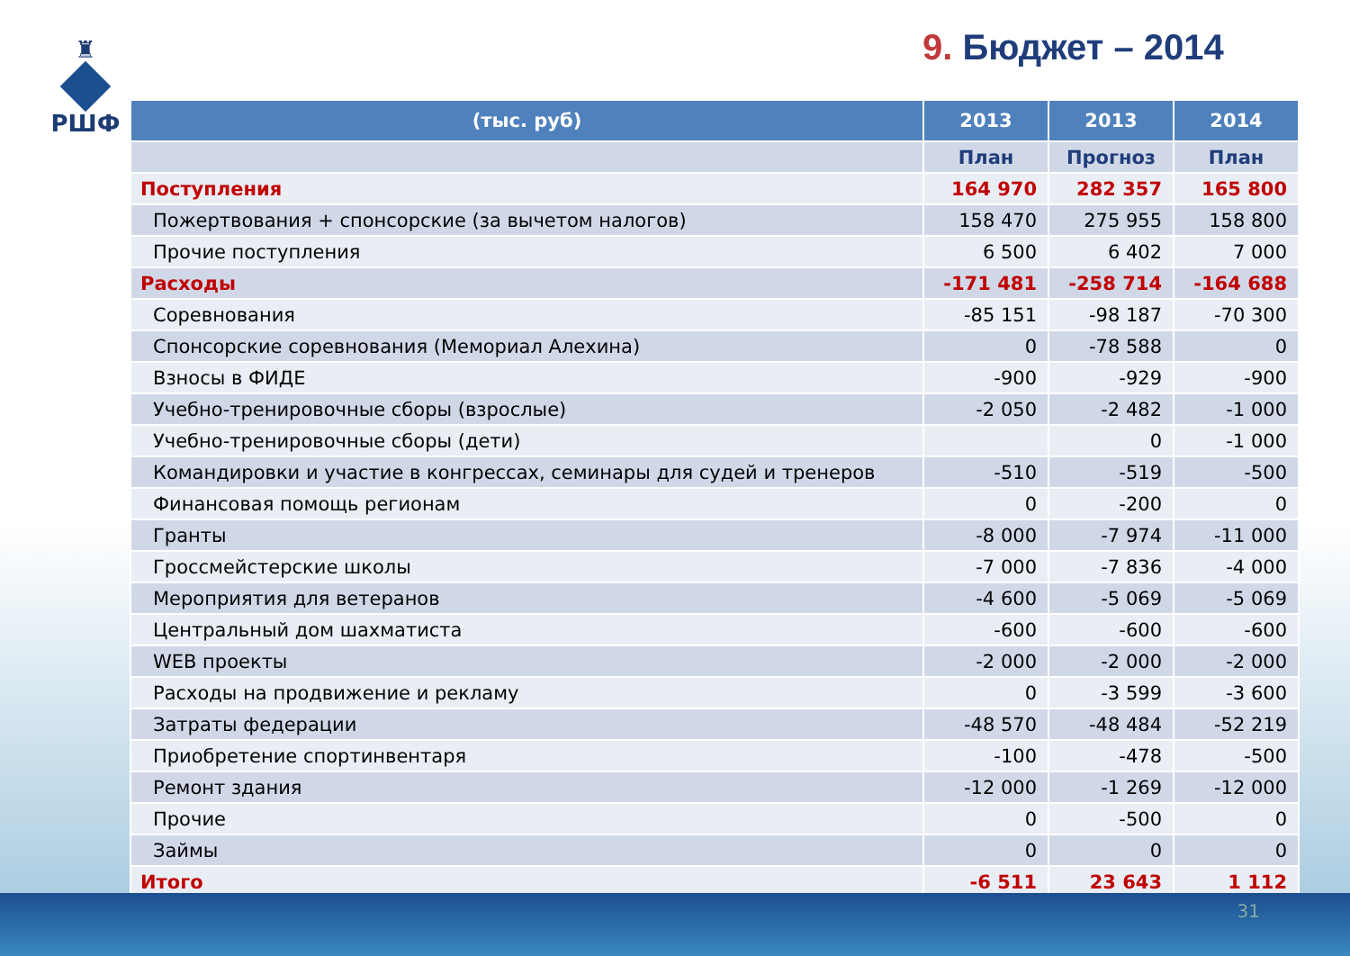♜
РШФ
9. Бюджет – 2014
| (тыс. руб) | 2013 | 2013 | 2014 |
| --- | --- | --- | --- |
| | План | Прогноз | План |
| Поступления | 164 970 | 282 357 | 165 800 |
| Пожертвования + спонсорские (за вычетом налогов) | 158 470 | 275 955 | 158 800 |
| Прочие поступления | 6 500 | 6 402 | 7 000 |
| Расходы | -171 481 | -258 714 | -164 688 |
| Соревнования | -85 151 | -98 187 | -70 300 |
| Спонсорские соревнования (Мемориал Алехина) | 0 | -78 588 | 0 |
| Взносы в ФИДЕ | -900 | -929 | -900 |
| Учебно-тренировочные сборы (взрослые) | -2 050 | -2 482 | -1 000 |
| Учебно-тренировочные сборы (дети) | | 0 | -1 000 |
| Командировки и участие в конгрессах, семинары для судей и тренеров | -510 | -519 | -500 |
| Финансовая помощь регионам | 0 | -200 | 0 |
| Гранты | -8 000 | -7 974 | -11 000 |
| Гроссмейстерские школы | -7 000 | -7 836 | -4 000 |
| Мероприятия для ветеранов | -4 600 | -5 069 | -5 069 |
| Центральный дом шахматиста | -600 | -600 | -600 |
| WEB проекты | -2 000 | -2 000 | -2 000 |
| Расходы на продвижение и рекламу | 0 | -3 599 | -3 600 |
| Затраты федерации | -48 570 | -48 484 | -52 219 |
| Приобретение спортинвентаря | -100 | -478 | -500 |
| Ремонт здания | -12 000 | -1 269 | -12 000 |
| Прочие | 0 | -500 | 0 |
| Займы | 0 | 0 | 0 |
| Итого | -6 511 | 23 643 | 1 112 |
31